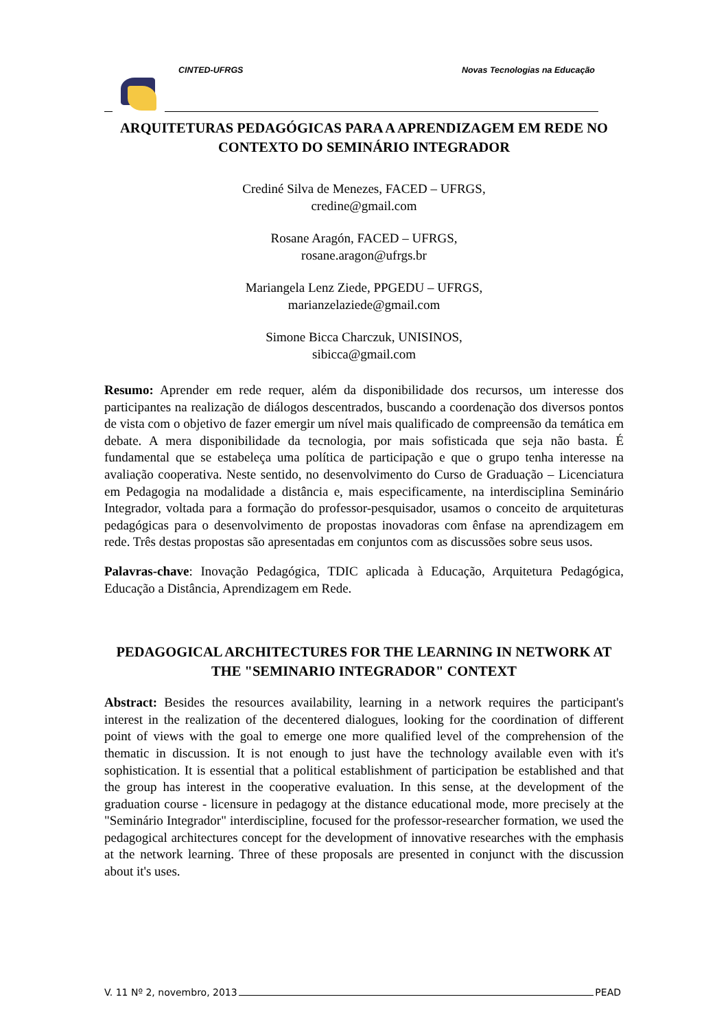CINTED-UFRGS Novas Tecnologias na Educação
ARQUITETURAS PEDAGÓGICAS PARA A APRENDIZAGEM EM REDE NO CONTEXTO DO SEMINÁRIO INTEGRADOR
Crediné Silva de Menezes, FACED – UFRGS,
credine@gmail.com
Rosane Aragón, FACED – UFRGS,
rosane.aragon@ufrgs.br
Mariangela Lenz Ziede, PPGEDU – UFRGS,
marianzelaziede@gmail.com
Simone Bicca Charczuk, UNISINOS,
sibicca@gmail.com
Resumo: Aprender em rede requer, além da disponibilidade dos recursos, um interesse dos participantes na realização de diálogos descentrados, buscando a coordenação dos diversos pontos de vista com o objetivo de fazer emergir um nível mais qualificado de compreensão da temática em debate. A mera disponibilidade da tecnologia, por mais sofisticada que seja não basta. É fundamental que se estabeleça uma política de participação e que o grupo tenha interesse na avaliação cooperativa. Neste sentido, no desenvolvimento do Curso de Graduação – Licenciatura em Pedagogia na modalidade a distância e, mais especificamente, na interdisciplina Seminário Integrador, voltada para a formação do professor-pesquisador, usamos o conceito de arquiteturas pedagógicas para o desenvolvimento de propostas inovadoras com ênfase na aprendizagem em rede. Três destas propostas são apresentadas em conjuntos com as discussões sobre seus usos.
Palavras-chave: Inovação Pedagógica, TDIC aplicada à Educação, Arquitetura Pedagógica, Educação a Distância, Aprendizagem em Rede.
PEDAGOGICAL ARCHITECTURES FOR THE LEARNING IN NETWORK AT THE "SEMINARIO INTEGRADOR" CONTEXT
Abstract: Besides the resources availability, learning in a network requires the participant's interest in the realization of the decentered dialogues, looking for the coordination of different point of views with the goal to emerge one more qualified level of the comprehension of the thematic in discussion. It is not enough to just have the technology available even with it's sophistication. It is essential that a political establishment of participation be established and that the group has interest in the cooperative evaluation. In this sense, at the development of the graduation course - licensure in pedagogy at the distance educational mode, more precisely at the "Seminário Integrador" interdiscipline, focused for the professor-researcher formation, we used the pedagogical architectures concept for the development of innovative researches with the emphasis at the network learning. Three of these proposals are presented in conjunct with the discussion about it's uses.
V. 11 Nº 2, novembro, 2013 PEAD